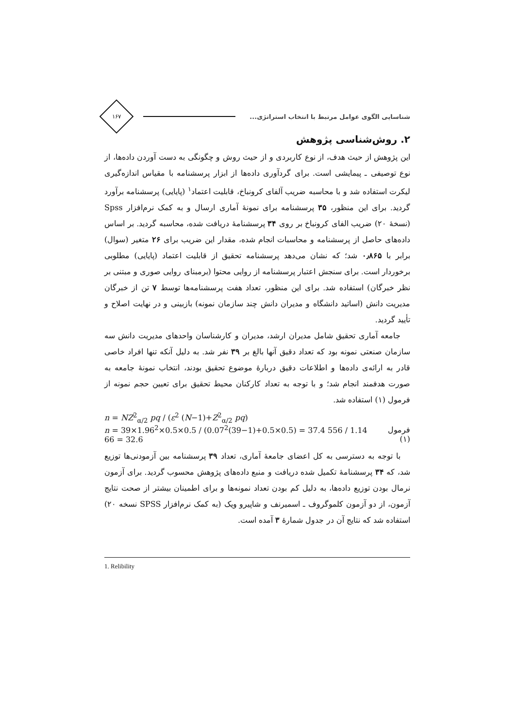شناسایی الگوی عوامل مرتبط با انتخاب استراتژی...
۱۶۷
۲. روش‌شناسی پژوهش
این پژوهش از حیث هدف، از نوع کاربردی و از حیث روش و چگونگی به دست آوردن داده‌ها، از نوع توصیفی ـ پیمایشی است. برای گردآوری داده‌ها از ابزار پرسشنامه با مقیاس اندازه‌گیری لیکرت استفاده شد و با محاسبه ضریب آلفای کرونباخ، قابلیت اعتماد<sup>۱</sup> (پایایی) پرسشنامه برآورد گردید. برای این منظور، ۳۵ پرسشنامه برای نمونهٔ آماری ارسال و به کمک نرم‌افزار Spss (نسخهٔ ۲۰) ضریب الفای کرونباخ بر روی ۳۴ پرسشنامهٔ دریافت شده، محاسبه گردید. بر اساس داده‌های حاصل از پرسشنامه و محاسبات انجام شده، مقدار این ضریب برای ۲۶ متغیر (سوال) برابر با ۰٫۸۶۵ شد؛ که نشان می‌دهد پرسشنامه تحقیق از قابلیت اعتماد (پایایی) مطلوبی برخوردار است. برای سنجش اعتبار پرسشنامه از روایی محتوا (برمبنای روایی صوری و مبتنی بر نظر خبرگان) استفاده شد. برای این منظور، تعداد هفت پرسشنامه‌ها توسط ۷ تن از خبرگان مدیریت دانش (اساتید دانشگاه و مدیران دانش چند سازمان نمونه) بازبینی و در نهایت اصلاح و تأیید گردید.
جامعه آماری تحقیق شامل مدیران ارشد، مدیران و کارشناسان واحدهای مدیریت دانش سه سازمان صنعتی نمونه بود که تعداد دقیق آنها بالغ بر ۳۹ نفر شد. به دلیل آنکه تنها افراد خاصی قادر به ارائه‌ی داده‌ها و اطلاعات دقیق دربارهٔ موضوع تحقیق بودند، انتخاب نمونهٔ جامعه به صورت هدفمند انجام شد؛ و با توجه به تعداد کارکنان محیط تحقیق برای تعیین حجم نمونه از فرمول (۱) استفاده شد.
n = NZ<sup>2</sup><sub>α/2</sub> pq / (ε<sup>2</sup> (N−1)+Z<sup>2</sup><sub>α/2</sub> pq)
n = 39×1.96<sup>2</sup>×0.5×0.5 / (0.07<sup>2</sup>(39−1)+0.5×0.5) = 37.4 556 / 1.14 66 = 32.6 فرمول (۱)
با توجه به دسترسی به کل اعضای جامعهٔ آماری، تعداد ۳۹ پرسشنامه بین آزمودنی‌ها توزیع شد، که ۳۴ پرسشنامهٔ تکمیل شده دریافت و منبع داده‌های پژوهش محسوب گردید. برای آزمون نرمال بودن توزیع داده‌ها، به دلیل کم بودن تعداد نمونه‌ها و برای اطمینان بیشتر از صحت نتایج آزمون، از دو آزمون کلموگروف ـ اسمیرنف و شاپیرو ویک (به کمک نرم‌افزار SPSS نسخه ۲۰) استفاده شد که نتایج آن در جدول شمارهٔ ۳ آمده است.
1. Relibility